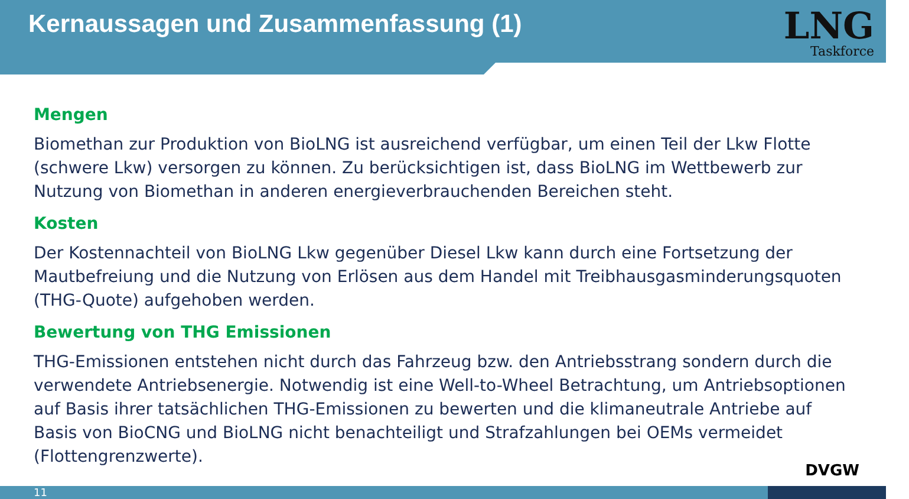Kernaussagen und Zusammenfassung (1)
LNG
Taskforce
Mengen
Biomethan zur Produktion von BioLNG ist ausreichend verfügbar, um einen Teil der Lkw Flotte (schwere Lkw) versorgen zu können. Zu berücksichtigen ist, dass BioLNG im Wettbewerb zur Nutzung von Biomethan in anderen energieverbrauchenden Bereichen steht.
Kosten
Der Kostennachteil von BioLNG Lkw gegenüber Diesel Lkw kann durch eine Fortsetzung der Mautbefreiung und die Nutzung von Erlösen aus dem Handel mit Treibhausgasminderungsquoten (THG-Quote) aufgehoben werden.
Bewertung von THG Emissionen
THG-Emissionen entstehen nicht durch das Fahrzeug bzw. den Antriebsstrang sondern durch die verwendete Antriebsenergie. Notwendig ist eine Well-to-Wheel Betrachtung, um Antriebsoptionen auf Basis ihrer tatsächlichen THG-Emissionen zu bewerten und die klimaneutrale Antriebe auf Basis von BioCNG und BioLNG nicht benachteiligt und Strafzahlungen bei OEMs vermeidet (Flottengrenzwerte).
DVGW
11